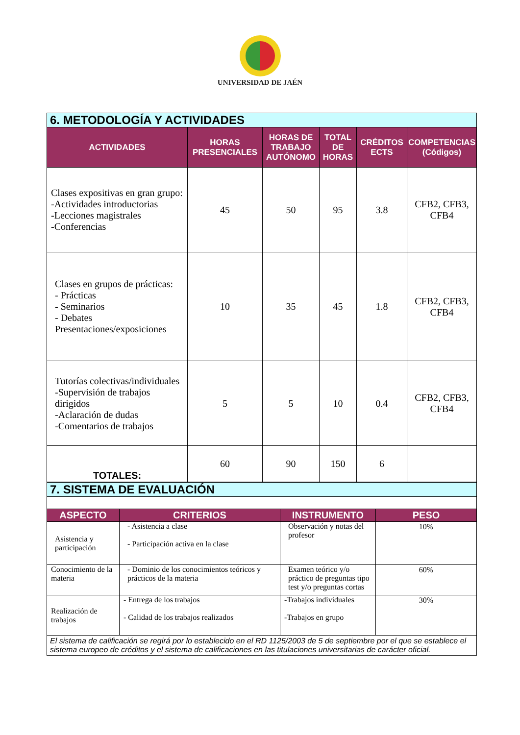UNIVERSIDAD DE JAÉN
| 6. METODOLOGÍA Y ACTIVIDADES | | | | | |
| --- | --- | --- | --- | --- | --- |
| ACTIVIDADES | HORAS PRESENCIALES | HORAS DE TRABAJO AUTÓNOMO | TOTAL DE HORAS | CRÉDITOS ECTS | COMPETENCIAS (Códigos) |
| Clases expositivas en gran grupo: -Actividades introductorias -Lecciones magistrales -Conferencias | 45 | 50 | 95 | 3.8 | CFB2, CFB3, CFB4 |
| Clases en grupos de prácticas: - Prácticas - Seminarios - Debates Presentaciones/exposiciones | 10 | 35 | 45 | 1.8 | CFB2, CFB3, CFB4 |
| Tutorías colectivas/individuales -Supervisión de trabajos dirigidos -Aclaración de dudas -Comentarios de trabajos | 5 | 5 | 10 | 0.4 | CFB2, CFB3, CFB4 |
| TOTALES: | 60 | 90 | 150 | 6 | |
| 7. SISTEMA DE EVALUACIÓN | | | |
| --- | --- | --- | --- |
| ASPECTO | CRITERIOS | INSTRUMENTO | PESO |
| Asistencia y participación | - Asistencia a clase - Participación activa en la clase | Observación y notas del profesor | 10% |
| Conocimiento de la materia | - Dominio de los conocimientos teóricos y prácticos de la materia | Examen teórico y/o práctico de preguntas tipo test y/o preguntas cortas | 60% |
| Realización de trabajos | - Entrega de los trabajos - Calidad de los trabajos realizados | -Trabajos individuales -Trabajos en grupo | 30% |
| El sistema de calificación se regirá por lo establecido en el RD 1125/2003 de 5 de septiembre por el que se establece el sistema europeo de créditos y el sistema de calificaciones en las titulaciones universitarias de carácter oficial. | | | |